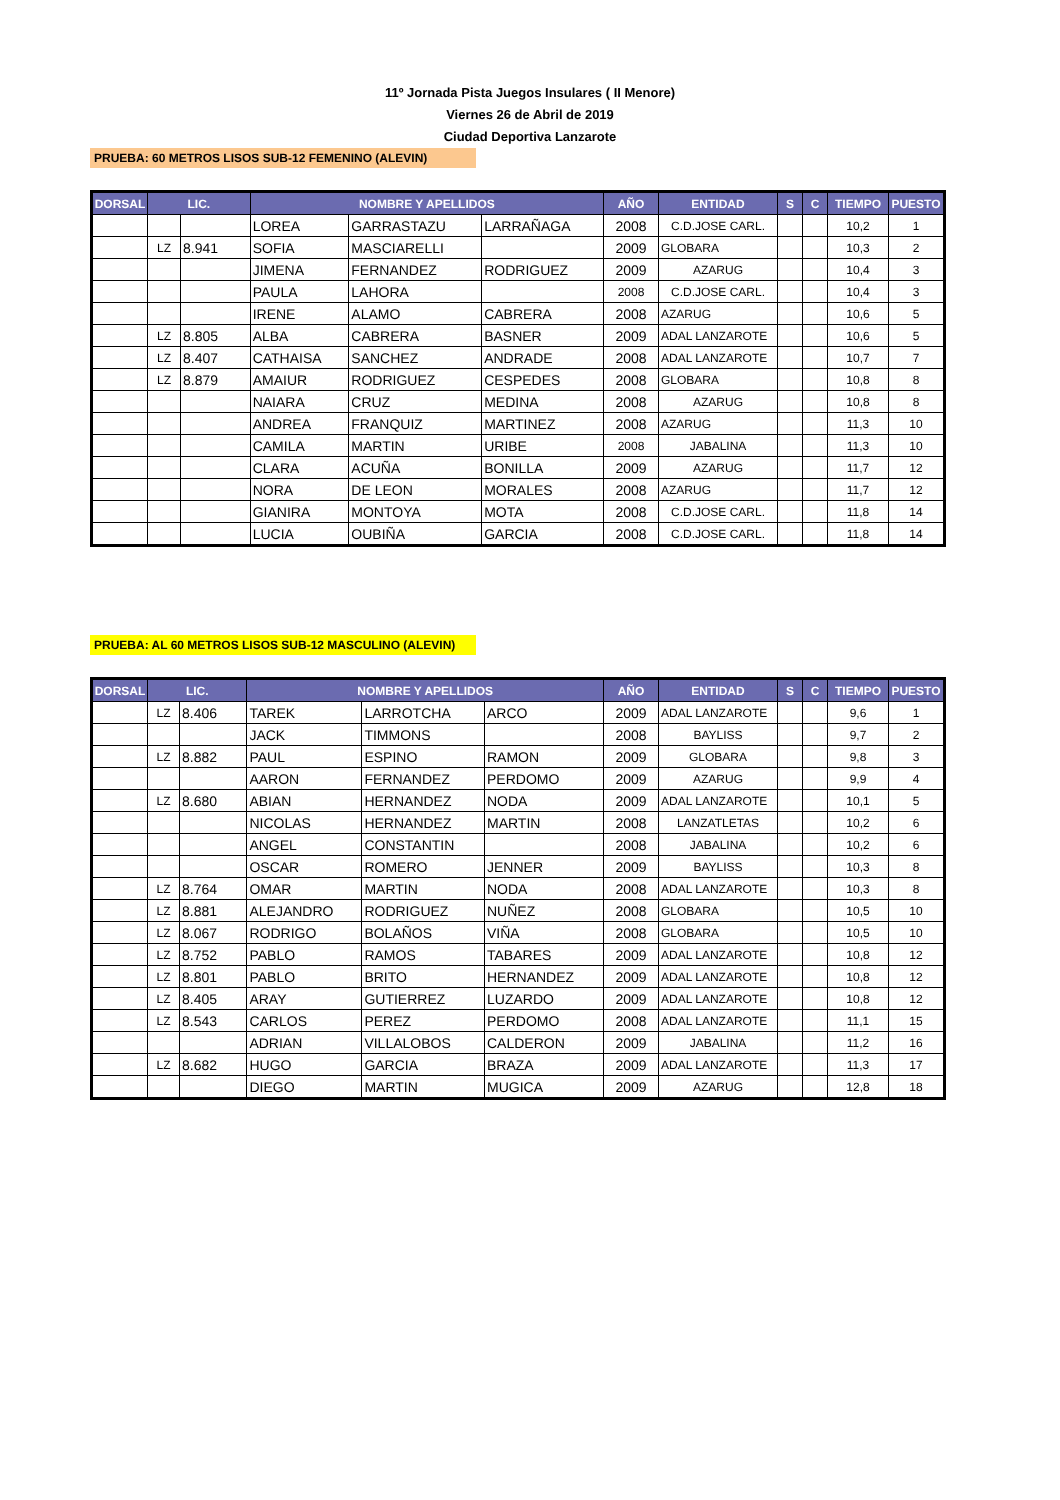11º Jornada Pista Juegos Insulares ( II Menore)
Viernes 26 de Abril de 2019
Ciudad Deportiva Lanzarote
PRUEBA: 60 METROS LISOS SUB-12 FEMENINO (ALEVIN)
| DORSAL | LIC. | | NOMBRE Y APELLIDOS | | | AÑO | ENTIDAD | S | C | TIEMPO | PUESTO |
| --- | --- | --- | --- | --- | --- | --- | --- | --- | --- | --- | --- |
| | | | LOREA | GARRASTAZU | LARRAÑAGA | 2008 | C.D.JOSE CARL. | | | 10,2 | 1 |
| | LZ | 8.941 | SOFIA | MASCIARELLI | | 2009 | GLOBARA | | | 10,3 | 2 |
| | | | JIMENA | FERNANDEZ | RODRIGUEZ | 2009 | AZARUG | | | 10,4 | 3 |
| | | | PAULA | LAHORA | | 2008 | C.D.JOSE CARL. | | | 10,4 | 3 |
| | | | IRENE | ALAMO | CABRERA | 2008 | AZARUG | | | 10,6 | 5 |
| | LZ | 8.805 | ALBA | CABRERA | BASNER | 2009 | ADAL LANZAROTE | | | 10,6 | 5 |
| | LZ | 8.407 | CATHAISA | SANCHEZ | ANDRADE | 2008 | ADAL LANZAROTE | | | 10,7 | 7 |
| | LZ | 8.879 | AMAIUR | RODRIGUEZ | CESPEDES | 2008 | GLOBARA | | | 10,8 | 8 |
| | | | NAIARA | CRUZ | MEDINA | 2008 | AZARUG | | | 10,8 | 8 |
| | | | ANDREA | FRANQUIZ | MARTINEZ | 2008 | AZARUG | | | 11,3 | 10 |
| | | | CAMILA | MARTIN | URIBE | 2008 | JABALINA | | | 11,3 | 10 |
| | | | CLARA | ACUÑA | BONILLA | 2009 | AZARUG | | | 11,7 | 12 |
| | | | NORA | DE LEON | MORALES | 2008 | AZARUG | | | 11,7 | 12 |
| | | | GIANIRA | MONTOYA | MOTA | 2008 | C.D.JOSE CARL. | | | 11,8 | 14 |
| | | | LUCIA | OUBIÑA | GARCIA | 2008 | C.D.JOSE CARL. | | | 11,8 | 14 |
PRUEBA: AL 60 METROS LISOS SUB-12 MASCULINO (ALEVIN)
| DORSAL | LIC. | | NOMBRE Y APELLIDOS | | | AÑO | ENTIDAD | S | C | TIEMPO | PUESTO |
| --- | --- | --- | --- | --- | --- | --- | --- | --- | --- | --- | --- |
| | LZ | 8.406 | TAREK | LARROTCHA | ARCO | 2009 | ADAL LANZAROTE | | | 9,6 | 1 |
| | | | JACK | TIMMONS | | 2008 | BAYLISS | | | 9,7 | 2 |
| | LZ | 8.882 | PAUL | ESPINO | RAMON | 2009 | GLOBARA | | | 9,8 | 3 |
| | | | AARON | FERNANDEZ | PERDOMO | 2009 | AZARUG | | | 9,9 | 4 |
| | LZ | 8.680 | ABIAN | HERNANDEZ | NODA | 2009 | ADAL LANZAROTE | | | 10,1 | 5 |
| | | | NICOLAS | HERNANDEZ | MARTIN | 2008 | LANZATLETAS | | | 10,2 | 6 |
| | | | ANGEL | CONSTANTIN | | 2008 | JABALINA | | | 10,2 | 6 |
| | | | OSCAR | ROMERO | JENNER | 2009 | BAYLISS | | | 10,3 | 8 |
| | LZ | 8.764 | OMAR | MARTIN | NODA | 2008 | ADAL LANZAROTE | | | 10,3 | 8 |
| | LZ | 8.881 | ALEJANDRO | RODRIGUEZ | NUÑEZ | 2008 | GLOBARA | | | 10,5 | 10 |
| | LZ | 8.067 | RODRIGO | BOLAÑOS | VIÑA | 2008 | GLOBARA | | | 10,5 | 10 |
| | LZ | 8.752 | PABLO | RAMOS | TABARES | 2009 | ADAL LANZAROTE | | | 10,8 | 12 |
| | LZ | 8.801 | PABLO | BRITO | HERNANDEZ | 2009 | ADAL LANZAROTE | | | 10,8 | 12 |
| | LZ | 8.405 | ARAY | GUTIERREZ | LUZARDO | 2009 | ADAL LANZAROTE | | | 10,8 | 12 |
| | LZ | 8.543 | CARLOS | PEREZ | PERDOMO | 2008 | ADAL LANZAROTE | | | 11,1 | 15 |
| | | | ADRIAN | VILLALOBOS | CALDERON | 2009 | JABALINA | | | 11,2 | 16 |
| | LZ | 8.682 | HUGO | GARCIA | BRAZA | 2009 | ADAL LANZAROTE | | | 11,3 | 17 |
| | | | DIEGO | MARTIN | MUGICA | 2009 | AZARUG | | | 12,8 | 18 |